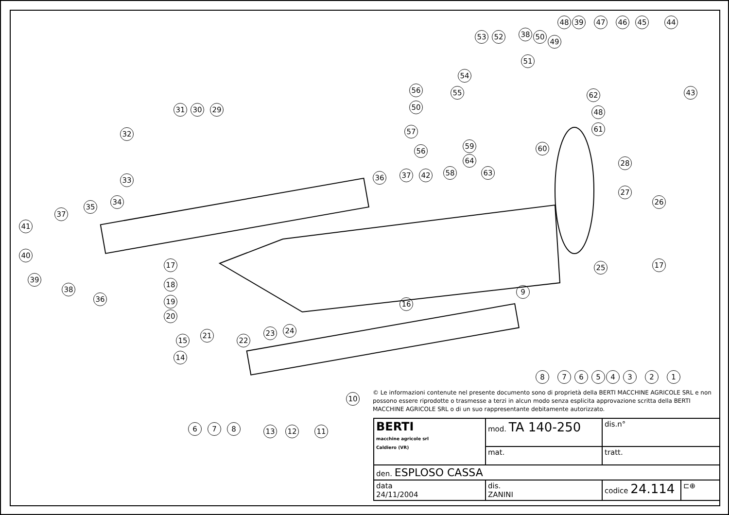44 45 46 47 48 39
53 52 38 50
49
51
54
56 55
50
57
43 62
48
61
31 30 29
32
33
34
56
59 60
64
58 63
28
36 37 42
27
26
37
35
41
40
39
38
36
17
18
19
20
17 25
9
16
21
22
23 24
15
14
8 7 6 5 4 3 2 1
10
6 7 8 13 12 11
© Le informazioni contenute nel presente documento sono di proprietà della BERTI MACCHINE AGRICOLE SRL e non possono essere riprodotte o trasmesse a terzi in alcun modo senza esplicita approvazione scritta della BERTI MACCHINE AGRICOLE SRL o di un suo rappresentante debitamente autorizzato.
| BERTI macchine agricole srl Caldiero (VR) | mod. TA 140-250 | dis.n° | |
| | mat. | tratt. | |
| den. ESPLOSO CASSA | | | |
| data 24/11/2004 | dis. ZANINI | codice 24.114 | ⊏⊕ |